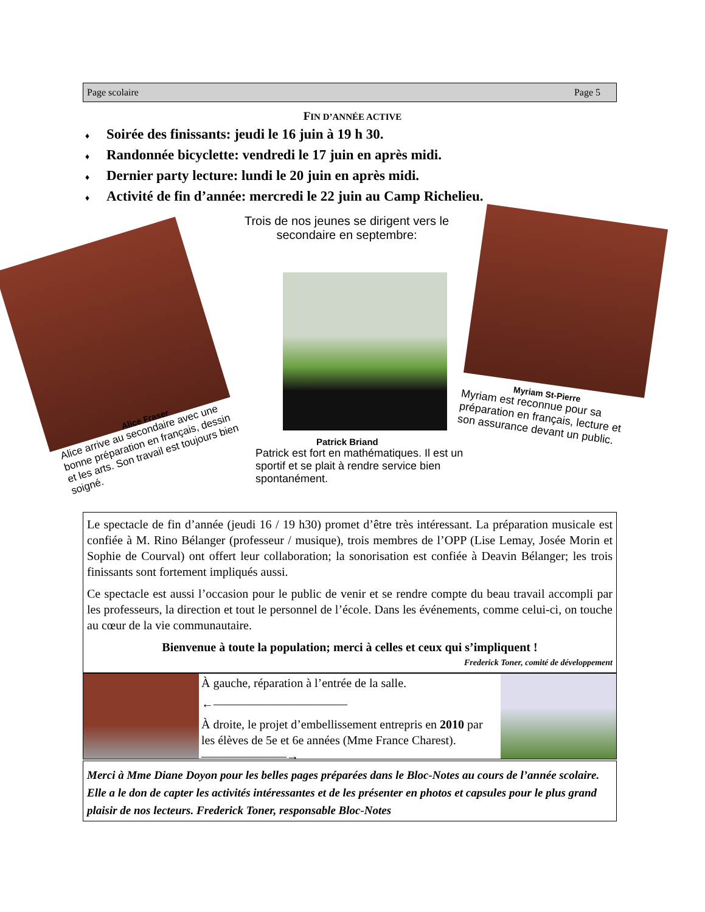Page scolaire Page 5
FIN D’ANNÉE ACTIVE
♦ Soirée des finissants: jeudi le 16 juin à 19 h 30.
♦ Randonnée bicyclette: vendredi le 17 juin en après midi.
♦ Dernier party lecture: lundi le 20 juin en après midi.
♦ Activité de fin d’année: mercredi le 22 juin au Camp Richelieu.
Trois de nos jeunes se dirigent vers le secondaire en septembre:
Alice Fraser
Alice arrive au secondaire avec une bonne préparation en français, dessin et les arts. Son travail est toujours bien soigné.
Patrick Briand
Patrick est fort en mathématiques. Il est un sportif et se plait à rendre service bien spontanément.
Myriam St-Pierre
Myriam est reconnue pour sa préparation en français, lecture et son assurance devant un public.
Le spectacle de fin d’année (jeudi 16 / 19 h30) promet d’être très intéressant. La préparation musicale est confiée à M. Rino Bélanger (professeur / musique), trois membres de l’OPP (Lise Lemay, Josée Morin et Sophie de Courval) ont offert leur collaboration; la sonorisation est confiée à Deavin Bélanger; les trois finissants sont fortement impliqués aussi.
Ce spectacle est aussi l’occasion pour le public de venir et se rendre compte du beau travail accompli par les professeurs, la direction et tout le personnel de l’école. Dans les événements, comme celui-ci, on touche au cœur de la vie communautaire.
Bienvenue à toute la population; merci à celles et ceux qui s’impliquent !
Frederick Toner, comité de développement
À gauche, réparation à l’entrée de la salle.
←———————————
À droite, le projet d’embellissement entrepris en 2010 par les élèves de 5e et 6e années (Mme France Charest). ———————→
Merci à Mme Diane Doyon pour les belles pages préparées dans le Bloc-Notes au cours de l’année scolaire. Elle a le don de capter les activités intéressantes et de les présenter en photos et capsules pour le plus grand plaisir de nos lecteurs. Frederick Toner, responsable Bloc-Notes